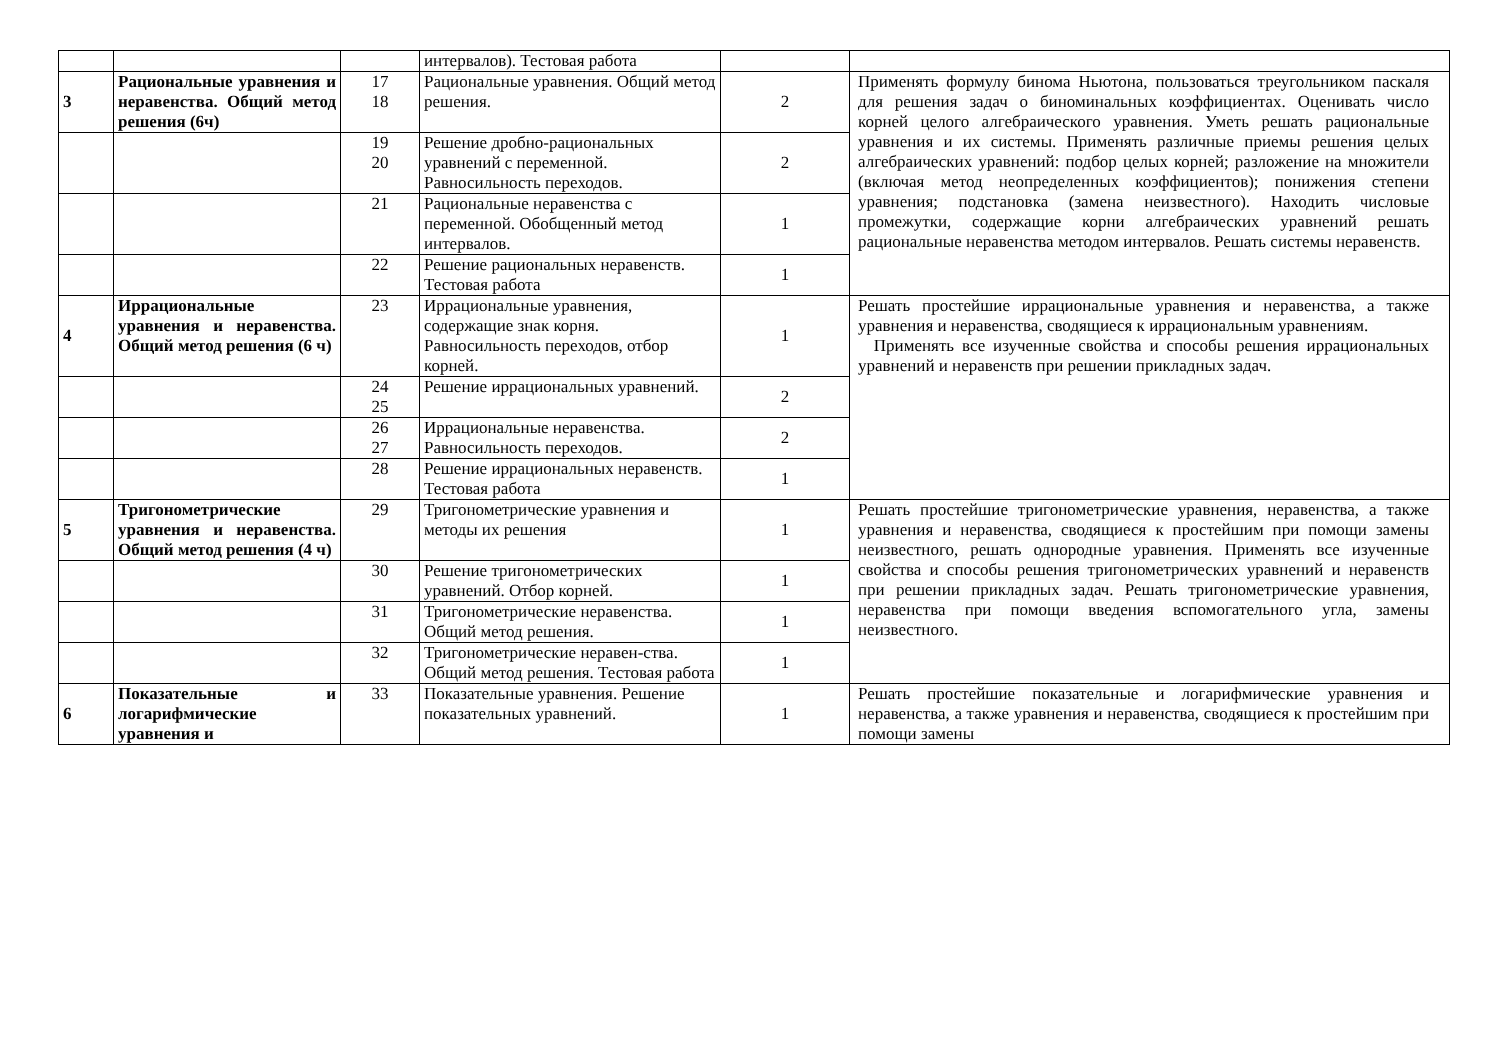| | | | интервалов). Тестовая работа | | |
| 3 | Рациональные уравнения и неравенства. Общий метод решения (6ч) | 17 18 | Рациональные уравнения. Общий метод решения. | 2 | Применять формулу бинома Ньютона, пользоваться треугольником паскаля для решения задач о биноминальных коэффициентах. Оценивать число корней целого алгебраического уравнения. Уметь решать рациональные уравнения и их системы. Применять различные приемы решения целых алгебраических уравнений: подбор целых корней; разложение на множители (включая метод неопределенных коэффициентов); понижения степени уравнения; подстановка (замена неизвестного). Находить числовые промежутки, содержащие корни алгебраических уравнений решать рациональные неравенства методом интервалов. Решать системы неравенств. |
| | | 19 20 | Решение дробно-рациональных уравнений с переменной. Равносильность переходов. | 2 | |
| | | 21 | Рациональные неравенства с переменной. Обобщенный метод интервалов. | 1 | |
| | | 22 | Решение рациональных неравенств. Тестовая работа | 1 | |
| 4 | Иррациональные уравнения и неравенства. Общий метод решения (6 ч) | 23 | Иррациональные уравнения, содержащие знак корня. Равносильность переходов, отбор корней. | 1 | Решать простейшие иррациональные уравнения и неравенства, а также уравнения и неравенства, сводящиеся к иррациональным уравнениям. Применять все изученные свойства и способы решения иррациональных уравнений и неравенств при решении прикладных задач. |
| | | 24 25 | Решение иррациональных уравнений. | 2 | |
| | | 26 27 | Иррациональные неравенства. Равносильность переходов. | 2 | |
| | | 28 | Решение иррациональных неравенств. Тестовая работа | 1 | |
| 5 | Тригонометрические уравнения и неравенства. Общий метод решения (4 ч) | 29 | Тригонометрические уравнения и методы их решения | 1 | Решать простейшие тригонометрические уравнения, неравенства, а также уравнения и неравенства, сводящиеся к простейшим при помощи замены неизвестного, решать однородные уравнения. Применять все изученные свойства и способы решения тригонометрических уравнений и неравенств при решении прикладных задач. Решать тригонометрические уравнения, неравенства при помощи введения вспомогательного угла, замены неизвестного. |
| | | 30 | Решение тригонометрических уравнений. Отбор корней. | 1 | |
| | | 31 | Тригонометрические неравенства. Общий метод решения. | 1 | |
| | | 32 | Тригонометрические неравен-ства. Общий метод решения. Тестовая работа | 1 | |
| 6 | Показательные и логарифмические уравнения и | 33 | Показательные уравнения. Решение показательных уравнений. | 1 | Решать простейшие показательные и логарифмические уравнения и неравенства, а также уравнения и неравенства, сводящиеся к простейшим при помощи замены |